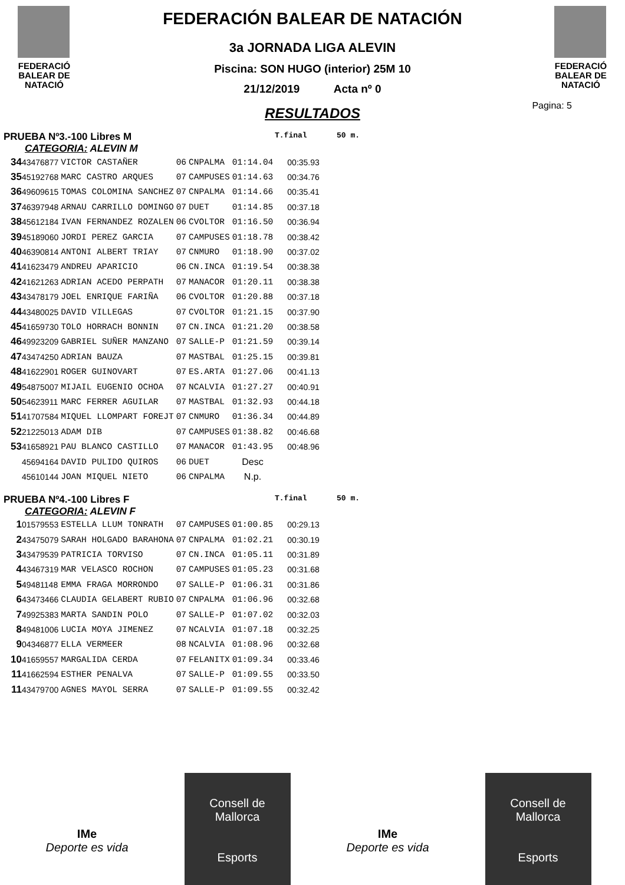FEDERACIÓ
BALEAR DE
NATACIÓ
FEDERACIÓN BALEAR DE NATACIÓN
3a JORNADA LIGA ALEVIN
Piscina: SON HUGO (interior) 25M 10
21/12/2019 Acta nº 0
RESULTADOS
FEDERACIÓ
BALEAR DE
NATACIÓ
Pagina: 5
PRUEBA Nº3.-100 Libres M T.final 50 m.
CATEGORIA: ALEVIN M
| 34 | 43476877 | VICTOR CASTAÑER | 06 | CNPALMA | 01:14.04 | 00:35.93 |
| 35 | 45192768 | MARC CASTRO ARQUES | 07 | CAMPUSES | 01:14.63 | 00:34.76 |
| 36 | 49609615 | TOMAS COLOMINA SANCHEZ | 07 | CNPALMA | 01:14.66 | 00:35.41 |
| 37 | 46397948 | ARNAU CARRILLO DOMINGO | 07 | DUET | 01:14.85 | 00:37.18 |
| 38 | 45612184 | IVAN FERNANDEZ ROZALEN | 06 | CVOLTOR | 01:16.50 | 00:36.94 |
| 39 | 45189060 | JORDI PEREZ GARCIA | 07 | CAMPUSES | 01:18.78 | 00:38.42 |
| 40 | 46390814 | ANTONI ALBERT TRIAY | 07 | CNMURO | 01:18.90 | 00:37.02 |
| 41 | 41623479 | ANDREU APARICIO | 06 | CN.INCA | 01:19.54 | 00:38.38 |
| 42 | 41621263 | ADRIAN ACEDO PERPATH | 07 | MANACOR | 01:20.11 | 00:38.38 |
| 43 | 43478179 | JOEL ENRIQUE FARIÑA | 06 | CVOLTOR | 01:20.88 | 00:37.18 |
| 44 | 43480025 | DAVID VILLEGAS | 07 | CVOLTOR | 01:21.15 | 00:37.90 |
| 45 | 41659730 | TOLO HORRACH BONNIN | 07 | CN.INCA | 01:21.20 | 00:38.58 |
| 46 | 49923209 | GABRIEL SUÑER MANZANO | 07 | SALLE-P | 01:21.59 | 00:39.14 |
| 47 | 43474250 | ADRIAN BAUZA | 07 | MASTBAL | 01:25.15 | 00:39.81 |
| 48 | 41622901 | ROGER GUINOVART | 07 | ES.ARTA | 01:27.06 | 00:41.13 |
| 49 | 54875007 | MIJAIL EUGENIO OCHOA | 07 | NCALVIA | 01:27.27 | 00:40.91 |
| 50 | 54623911 | MARC FERRER AGUILAR | 07 | MASTBAL | 01:32.93 | 00:44.18 |
| 51 | 41707584 | MIQUEL LLOMPART FOREJT | 07 | CNMURO | 01:36.34 | 00:44.89 |
| 52 | 21225013 | ADAM DIB | 07 | CAMPUSES | 01:38.82 | 00:46.68 |
| 53 | 41658921 | PAU BLANCO CASTILLO | 07 | MANACOR | 01:43.95 | 00:48.96 |
| | 45694164 | DAVID PULIDO QUIROS | 06 | DUET | Desc | |
| | 45610144 | JOAN MIQUEL NIETO | 06 | CNPALMA | N.p. | |
PRUEBA Nº4.-100 Libres F T.final 50 m.
CATEGORIA: ALEVIN F
| 1 | 01579553 | ESTELLA LLUM TONRATH | 07 | CAMPUSES | 01:00.85 | 00:29.13 |
| 2 | 43475079 | SARAH HOLGADO BARAHONA | 07 | CNPALMA | 01:02.21 | 00:30.19 |
| 3 | 43479539 | PATRICIA TORVISO | 07 | CN.INCA | 01:05.11 | 00:31.89 |
| 4 | 43467319 | MAR VELASCO ROCHON | 07 | CAMPUSES | 01:05.23 | 00:31.68 |
| 5 | 49481148 | EMMA FRAGA MORRONDO | 07 | SALLE-P | 01:06.31 | 00:31.86 |
| 6 | 43473466 | CLAUDIA GELABERT RUBIO | 07 | CNPALMA | 01:06.96 | 00:32.68 |
| 7 | 49925383 | MARTA SANDIN POLO | 07 | SALLE-P | 01:07.02 | 00:32.03 |
| 8 | 49481006 | LUCIA MOYA JIMENEZ | 07 | NCALVIA | 01:07.18 | 00:32.25 |
| 9 | 04346877 | ELLA VERMEER | 08 | NCALVIA | 01:08.96 | 00:32.68 |
| 10 | 41659557 | MARGALIDA CERDA | 07 | FELANITX | 01:09.34 | 00:33.46 |
| 11 | 41662594 | ESTHER PENALVA | 07 | SALLE-P | 01:09.55 | 00:33.50 |
| 11 | 43479700 | AGNES MAYOL SERRA | 07 | SALLE-P | 01:09.55 | 00:32.42 |
IMe
Deporte es vida
Consell de
Mallorca
Esports
IMe
Deporte es vida
Consell de
Mallorca
Esports